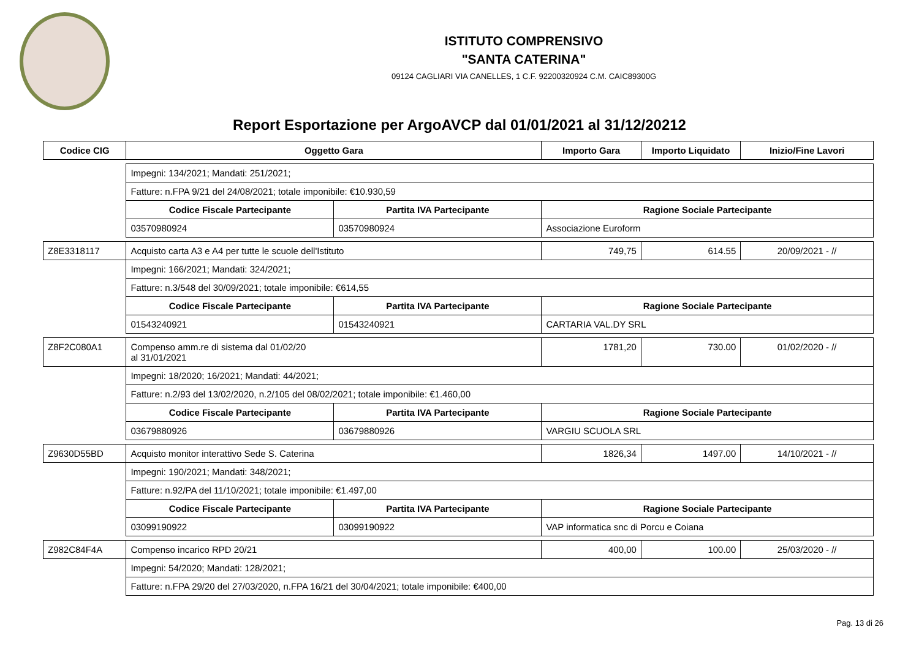ISTITUTO COMPRENSIVO
"SANTA CATERINA"
09124 CAGLIARI VIA CANELLES, 1 C.F. 92200320924 C.M. CAIC89300G
Report Esportazione per ArgoAVCP dal 01/01/2021 al 31/12/20212
| Codice CIG | Oggetto Gara | | Importo Gara | Importo Liquidato | Inizio/Fine Lavori |
| --- | --- | --- | --- | --- | --- |
| | Impegni: 134/2021; Mandati: 251/2021; | | | | |
| | Fatture: n.FPA 9/21 del 24/08/2021; totale imponibile: €10.930,59 | | | | |
| | Codice Fiscale Partecipante | Partita IVA Partecipante | Ragione Sociale Partecipante | | |
| | 03570980924 | 03570980924 | Associazione Euroform | | |
| Z8E3318117 | Acquisto carta A3 e A4 per tutte le scuole dell'Istituto | | 749,75 | 614.55 | 20/09/2021 - // |
| | Impegni: 166/2021; Mandati: 324/2021; | | | | |
| | Fatture: n.3/548 del 30/09/2021; totale imponibile: €614,55 | | | | |
| | Codice Fiscale Partecipante | Partita IVA Partecipante | Ragione Sociale Partecipante | | |
| | 01543240921 | 01543240921 | CARTARIA VAL.DY SRL | | |
| Z8F2C080A1 | Compenso amm.re di sistema dal 01/02/20 al 31/01/2021 | | 1781,20 | 730.00 | 01/02/2020 - // |
| | Impegni: 18/2020; 16/2021; Mandati: 44/2021; | | | | |
| | Fatture: n.2/93 del 13/02/2020, n.2/105 del 08/02/2021; totale imponibile: €1.460,00 | | | | |
| | Codice Fiscale Partecipante | Partita IVA Partecipante | Ragione Sociale Partecipante | | |
| | 03679880926 | 03679880926 | VARGIU SCUOLA SRL | | |
| Z9630D55BD | Acquisto monitor interattivo Sede S. Caterina | | 1826,34 | 1497.00 | 14/10/2021 - // |
| | Impegni: 190/2021; Mandati: 348/2021; | | | | |
| | Fatture: n.92/PA del 11/10/2021; totale imponibile: €1.497,00 | | | | |
| | Codice Fiscale Partecipante | Partita IVA Partecipante | Ragione Sociale Partecipante | | |
| | 03099190922 | 03099190922 | VAP informatica snc di Porcu e Coiana | | |
| Z982C84F4A | Compenso incarico RPD 20/21 | | 400,00 | 100.00 | 25/03/2020 - // |
| | Impegni: 54/2020; Mandati: 128/2021; | | | | |
| | Fatture: n.FPA 29/20 del 27/03/2020, n.FPA 16/21 del 30/04/2021; totale imponibile: €400,00 | | | | |
Pag. 13 di 26